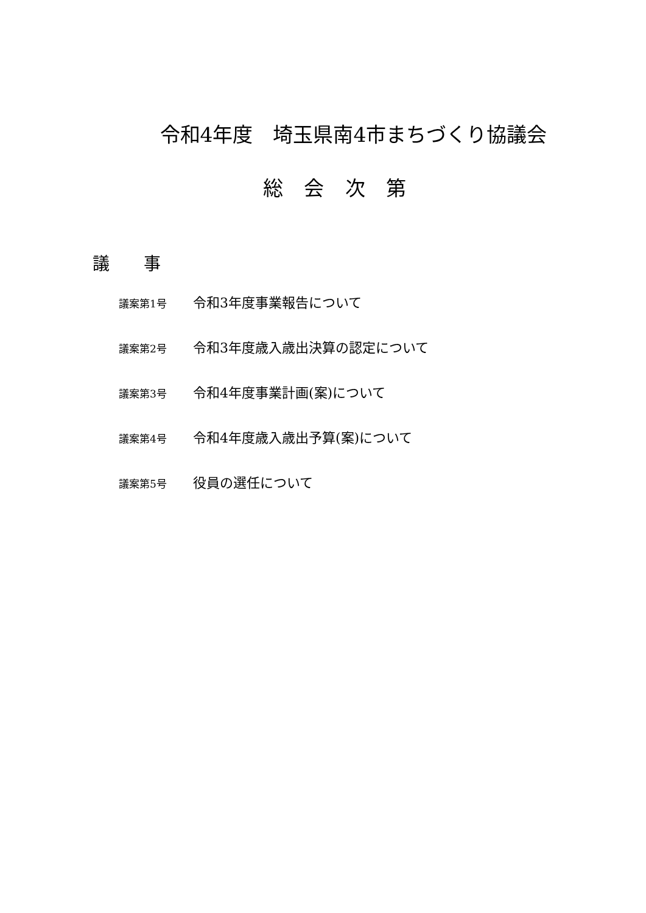令和4年度　埼玉県南4市まちづくり協議会
総 会 次 第
議　　事
議案第1号 令和3年度事業報告について
議案第2号 令和3年度歳入歳出決算の認定について
議案第3号 令和4年度事業計画(案)について
議案第4号 令和4年度歳入歳出予算(案)について
議案第5号 役員の選任について